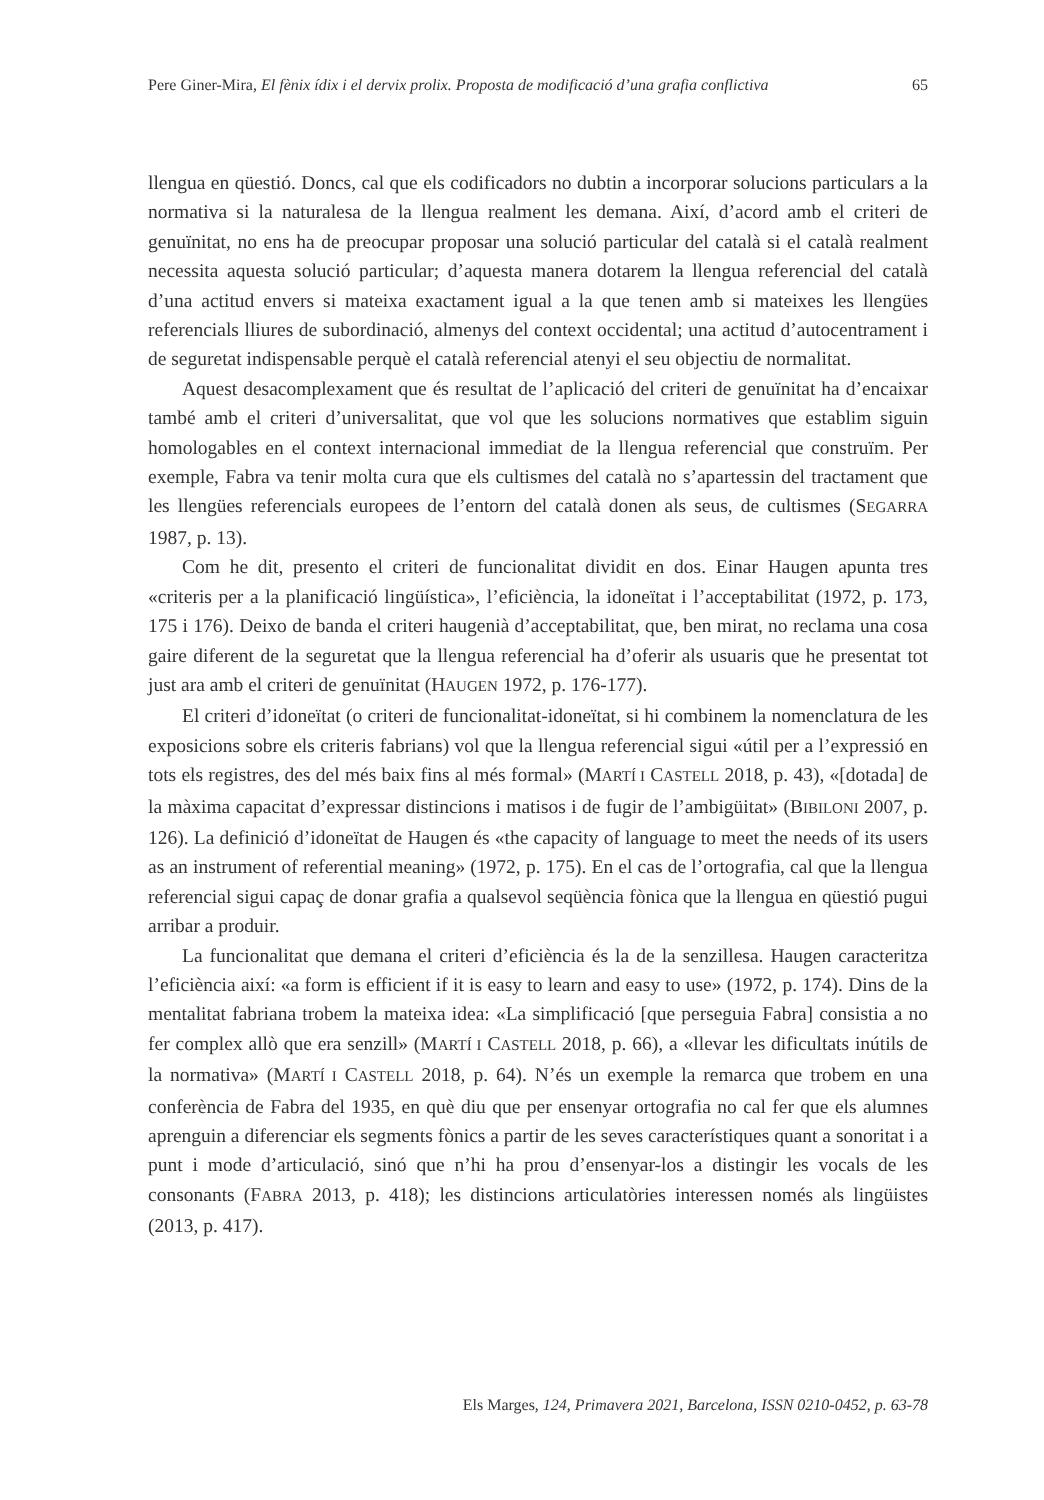Pere Giner-Mira, El fènix ídix i el dervix prolix. Proposta de modificació d’una grafia conflictiva 65
llengua en qüestió. Doncs, cal que els codificadors no dubtin a incorporar solucions particulars a la normativa si la naturalesa de la llengua realment les demana. Així, d’acord amb el criteri de genuïnitat, no ens ha de preocupar proposar una solució particular del català si el català realment necessita aquesta solució particular; d’aquesta manera dotarem la llengua referencial del català d’una actitud envers si mateixa exactament igual a la que tenen amb si mateixes les llengües referencials lliures de subordinació, almenys del context occidental; una actitud d’autocentrament i de seguretat indispensable perquè el català referencial atenyi el seu objectiu de normalitat.
Aquest desacomplexament que és resultat de l’aplicació del criteri de genuïnitat ha d’encaixar també amb el criteri d’universalitat, que vol que les solucions normatives que establim siguin homologables en el context internacional immediat de la llengua referencial que construïm. Per exemple, Fabra va tenir molta cura que els cultismes del català no s’apartessin del tractament que les llengües referencials europees de l’entorn del català donen als seus, de cultismes (SEGARRA 1987, p. 13).
Com he dit, presento el criteri de funcionalitat dividit en dos. Einar Haugen apunta tres «criteris per a la planificació lingüística», l’eficiència, la idoneïtat i l’acceptabilitat (1972, p. 173, 175 i 176). Deixo de banda el criteri haugenià d’acceptabilitat, que, ben mirat, no reclama una cosa gaire diferent de la seguretat que la llengua referencial ha d’oferir als usuaris que he presentat tot just ara amb el criteri de genuïnitat (HAUGEN 1972, p. 176-177).
El criteri d’idoneïtat (o criteri de funcionalitat-idoneïtat, si hi combinem la nomenclatura de les exposicions sobre els criteris fabrians) vol que la llengua referencial sigui «útil per a l’expressió en tots els registres, des del més baix fins al més formal» (MARTÍ I CASTELL 2018, p. 43), «[dotada] de la màxima capacitat d’expressar distincions i matisos i de fugir de l’ambigüitat» (BIBILONI 2007, p. 126). La definició d’idoneïtat de Haugen és «the capacity of language to meet the needs of its users as an instrument of referential meaning» (1972, p. 175). En el cas de l’ortografia, cal que la llengua referencial sigui capaç de donar grafia a qualsevol seqüència fònica que la llengua en qüestió pugui arribar a produir.
La funcionalitat que demana el criteri d’eficiència és la de la senzillesa. Haugen caracteritza l’eficiència així: «a form is efficient if it is easy to learn and easy to use» (1972, p. 174). Dins de la mentalitat fabriana trobem la mateixa idea: «La simplificació [que perseguia Fabra] consistia a no fer complex allò que era senzill» (MARTÍ I CASTELL 2018, p. 66), a «llevar les dificultats inútils de la normativa» (MARTÍ I CASTELL 2018, p. 64). N’és un exemple la remarca que trobem en una conferència de Fabra del 1935, en què diu que per ensenyar ortografia no cal fer que els alumnes aprenguin a diferenciar els segments fònics a partir de les seves característiques quant a sonoritat i a punt i mode d’articulació, sinó que n’hi ha prou d’ensenyar-los a distingir les vocals de les consonants (FABRA 2013, p. 418); les distincions articulatòries interessen només als lingüistes (2013, p. 417).
Els Marges, 124, Primavera 2021, Barcelona, ISSN 0210-0452, p. 63-78